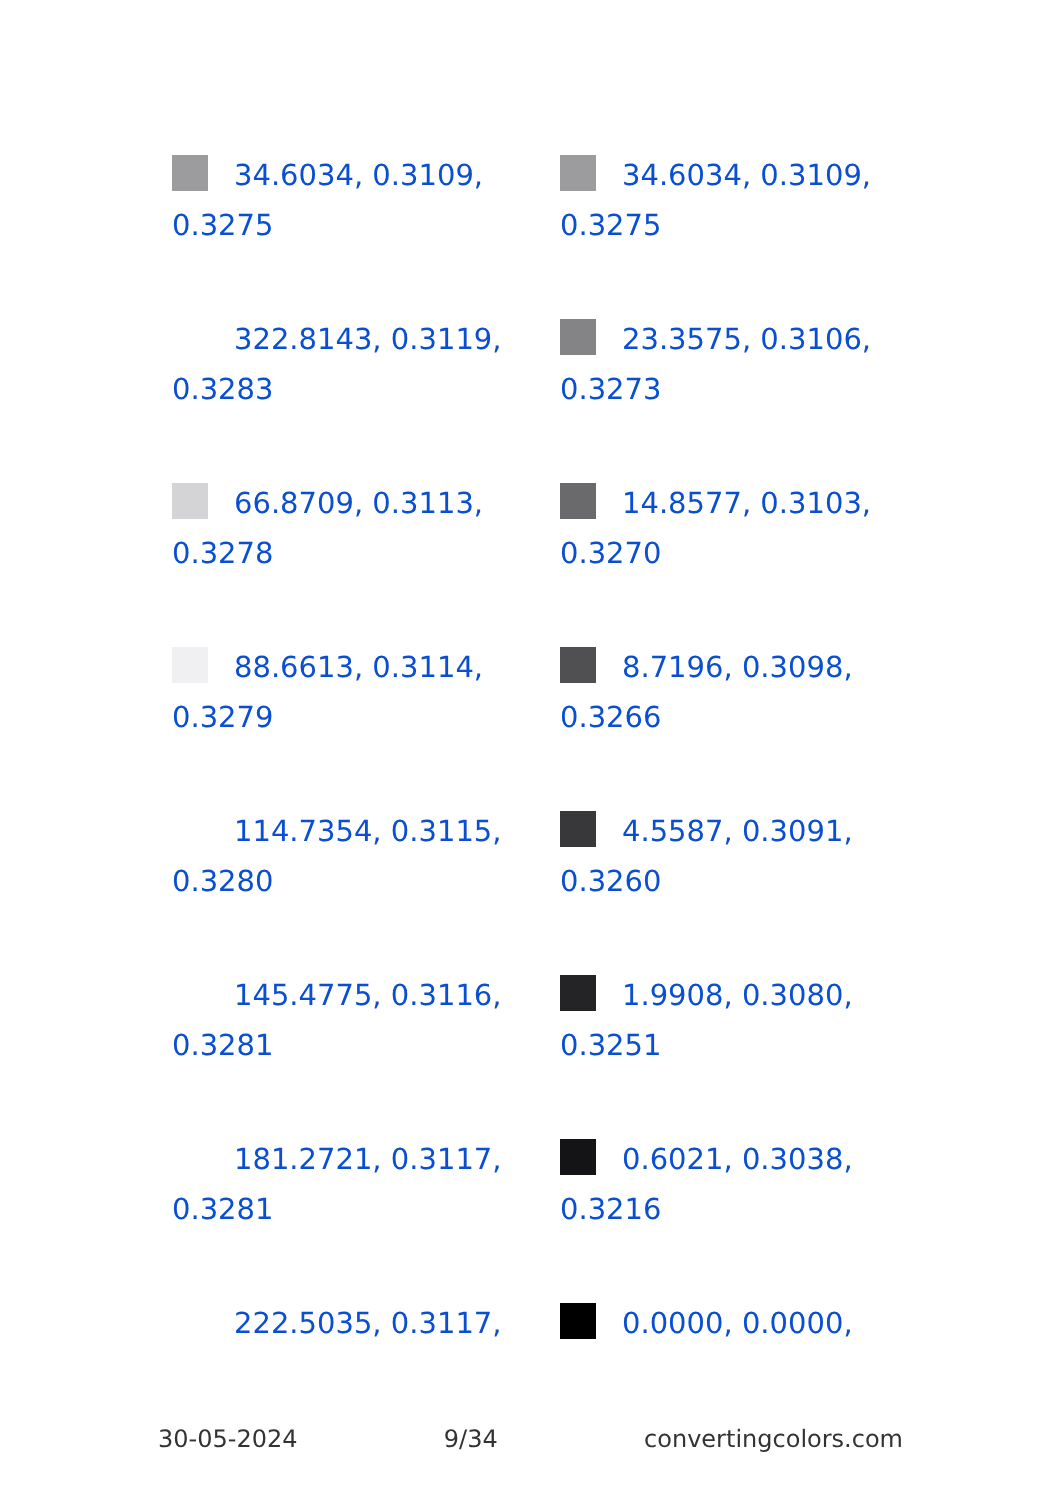34.6034, 0.3109, 0.3275
34.6034, 0.3109, 0.3275
322.8143, 0.3119, 0.3283
23.3575, 0.3106, 0.3273
66.8709, 0.3113, 0.3278
14.8577, 0.3103, 0.3270
88.6613, 0.3114, 0.3279
8.7196, 0.3098, 0.3266
114.7354, 0.3115, 0.3280
4.5587, 0.3091, 0.3260
145.4775, 0.3116, 0.3281
1.9908, 0.3080, 0.3251
181.2721, 0.3117, 0.3281
0.6021, 0.3038, 0.3216
222.5035, 0.3117,
0.0000, 0.0000,
30-05-2024 9/34 convertingcolors.com